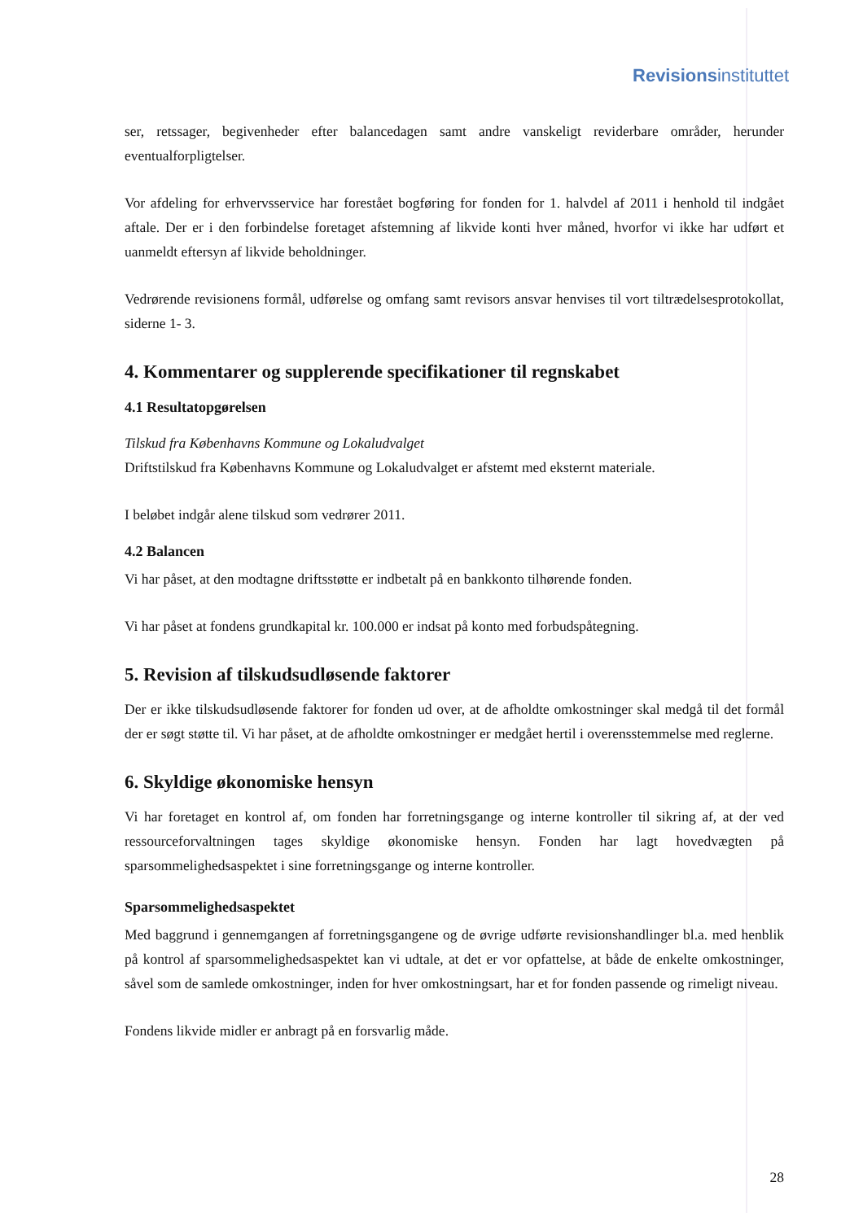Revisionsinstituttet
ser, retssager, begivenheder efter balancedagen samt andre vanskeligt reviderbare områder, herunder eventualforpligtelser.
Vor afdeling for erhvervsservice har forestået bogføring for fonden for 1. halvdel af 2011 i henhold til indgået aftale. Der er i den forbindelse foretaget afstemning af likvide konti hver måned, hvorfor vi ikke har udført et uanmeldt eftersyn af likvide beholdninger.
Vedrørende revisionens formål, udførelse og omfang samt revisors ansvar henvises til vort tiltrædelsesprotokollat, siderne 1- 3.
4. Kommentarer og supplerende specifikationer til regnskabet
4.1 Resultatopgørelsen
Tilskud fra Københavns Kommune og Lokaludvalget
Driftstilskud fra Københavns Kommune og Lokaludvalget er afstemt med eksternt materiale.
I beløbet indgår alene tilskud som vedrører 2011.
4.2 Balancen
Vi har påset, at den modtagne driftsstøtte er indbetalt på en bankkonto tilhørende fonden.
Vi har påset at fondens grundkapital kr. 100.000 er indsat på konto med forbudspåtegning.
5. Revision af tilskudsudløsende faktorer
Der er ikke tilskudsudløsende faktorer for fonden ud over, at de afholdte omkostninger skal medgå til det formål der er søgt støtte til. Vi har påset, at de afholdte omkostninger er medgået hertil i overensstemmelse med reglerne.
6. Skyldige økonomiske hensyn
Vi har foretaget en kontrol af, om fonden har forretningsgange og interne kontroller til sikring af, at der ved ressourceforvaltningen tages skyldige økonomiske hensyn. Fonden har lagt hovedvægten på sparsommelighedsaspektet i sine forretningsgange og interne kontroller.
Sparsommelighedsaspektet
Med baggrund i gennemgangen af forretningsgangene og de øvrige udførte revisionshandlinger bl.a. med henblik på kontrol af sparsommelighedsaspektet kan vi udtale, at det er vor opfattelse, at både de enkelte omkostninger, såvel som de samlede omkostninger, inden for hver omkostningsart, har et for fonden passende og rimeligt niveau.
Fondens likvide midler er anbragt på en forsvarlig måde.
28